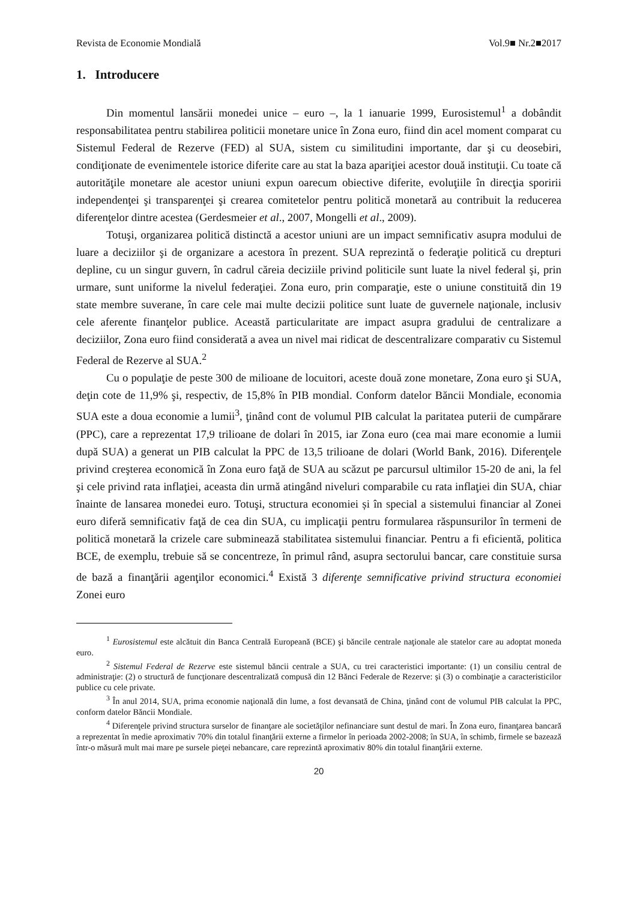Revista de Economie Mondială Vol.9■ Nr.2■2017
1. Introducere
Din momentul lansării monedei unice – euro –, la 1 ianuarie 1999, Eurosistemul<sup>1</sup> a dobândit responsabilitatea pentru stabilirea politicii monetare unice în Zona euro, fiind din acel moment comparat cu Sistemul Federal de Rezerve (FED) al SUA, sistem cu similitudini importante, dar şi cu deosebiri, condiţionate de evenimentele istorice diferite care au stat la baza apariţiei acestor două instituţii. Cu toate că autorităţile monetare ale acestor uniuni expun oarecum obiective diferite, evoluţiile în direcţia sporirii independenţei şi transparenţei şi crearea comitetelor pentru politică monetară au contribuit la reducerea diferenţelor dintre acestea (Gerdesmeier et al., 2007, Mongelli et al., 2009).
Totuşi, organizarea politică distinctă a acestor uniuni are un impact semnificativ asupra modului de luare a deciziilor şi de organizare a acestora în prezent. SUA reprezintă o federaţie politică cu drepturi depline, cu un singur guvern, în cadrul căreia deciziile privind politicile sunt luate la nivel federal şi, prin urmare, sunt uniforme la nivelul federaţiei. Zona euro, prin comparaţie, este o uniune constituită din 19 state membre suverane, în care cele mai multe decizii politice sunt luate de guvernele naţionale, inclusiv cele aferente finanţelor publice. Această particularitate are impact asupra gradului de centralizare a deciziilor, Zona euro fiind considerată a avea un nivel mai ridicat de descentralizare comparativ cu Sistemul Federal de Rezerve al SUA.<sup>2</sup>
Cu o populaţie de peste 300 de milioane de locuitori, aceste două zone monetare, Zona euro şi SUA, deţin cote de 11,9% şi, respectiv, de 15,8% în PIB mondial. Conform datelor Băncii Mondiale, economia SUA este a doua economie a lumii<sup>3</sup>, ţinând cont de volumul PIB calculat la paritatea puterii de cumpărare (PPC), care a reprezentat 17,9 trilioane de dolari în 2015, iar Zona euro (cea mai mare economie a lumii după SUA) a generat un PIB calculat la PPC de 13,5 trilioane de dolari (World Bank, 2016). Diferenţele privind creşterea economică în Zona euro faţă de SUA au scăzut pe parcursul ultimilor 15-20 de ani, la fel şi cele privind rata inflaţiei, aceasta din urmă atingând niveluri comparabile cu rata inflaţiei din SUA, chiar înainte de lansarea monedei euro. Totuşi, structura economiei și în special a sistemului financiar al Zonei euro diferă semnificativ faţă de cea din SUA, cu implicaţii pentru formularea răspunsurilor în termeni de politică monetară la crizele care subminează stabilitatea sistemului financiar. Pentru a fi eficientă, politica BCE, de exemplu, trebuie să se concentreze, în primul rând, asupra sectorului bancar, care constituie sursa de bază a finanţării agenţilor economici.<sup>4</sup> Există 3 diferenţe semnificative privind structura economiei Zonei euro
<sup>1</sup> Eurosistemul este alcătuit din Banca Centrală Europeană (BCE) şi băncile centrale naţionale ale statelor care au adoptat moneda euro.
<sup>2</sup> Sistemul Federal de Rezerve este sistemul băncii centrale a SUA, cu trei caracteristici importante: (1) un consiliu central de administraţie: (2) o structură de funcţionare descentralizată compusă din 12 Bănci Federale de Rezerve: și (3) o combinaţie a caracteristicilor publice cu cele private.
<sup>3</sup> În anul 2014, SUA, prima economie naţională din lume, a fost devansată de China, ţinând cont de volumul PIB calculat la PPC, conform datelor Băncii Mondiale.
<sup>4</sup> Diferenţele privind structura surselor de finanţare ale societăţilor nefinanciare sunt destul de mari. În Zona euro, finanţarea bancară a reprezentat în medie aproximativ 70% din totalul finanţării externe a firmelor în perioada 2002-2008; în SUA, în schimb, firmele se bazează într-o măsură mult mai mare pe sursele pieţei nebancare, care reprezintă aproximativ 80% din totalul finanţării externe.
20